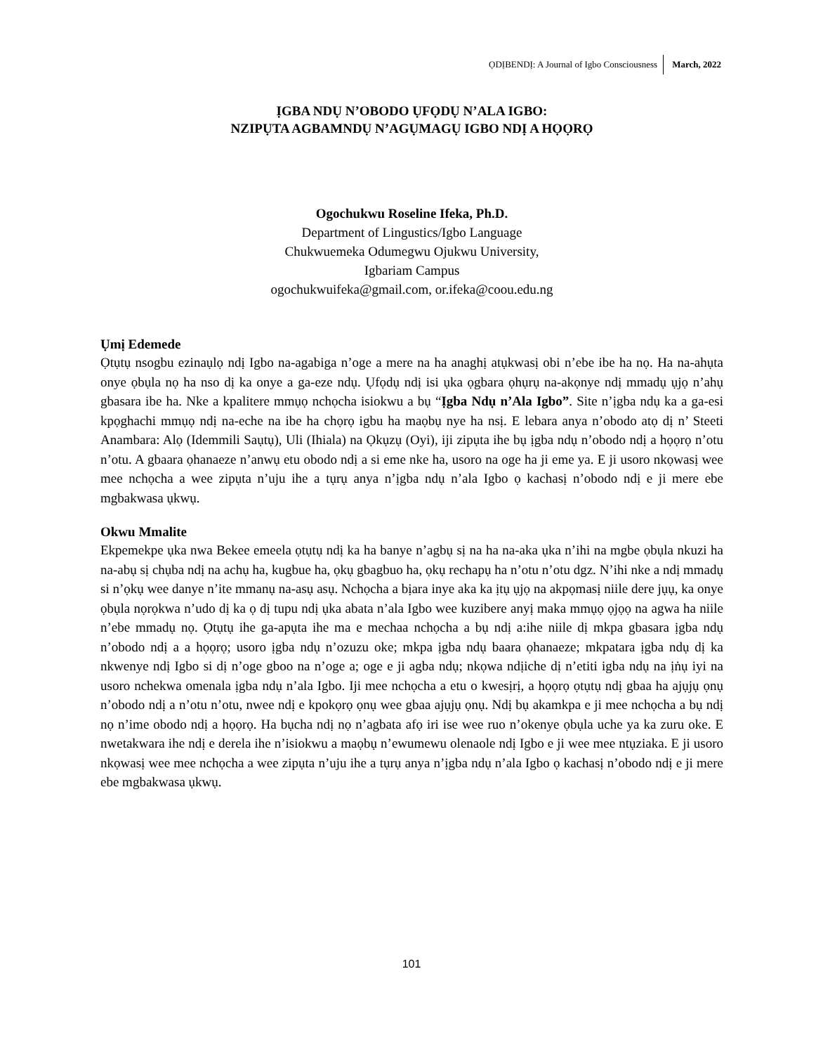ỌDỊBENDỊ: A Journal of Igbo Consciousness March, 2022
ỊGBA NDỤ N’OBODO ỤFỌDỤ N’ALA IGBO:
NZIPỤTA AGBAMNDỤ N’AGỤMAGỤ IGBO NDỊ A HỌỌRỌ
Ogochukwu Roseline Ifeka, Ph.D.
Department of Lingustics/Igbo Language
Chukwuemeka Odumegwu Ojukwu University,
Igbariam Campus
ogochukwuifeka@gmail.com, or.ifeka@coou.edu.ng
Ụmị Edemede
Ọtụtụ nsogbu ezinaụlọ ndị Igbo na-agabiga n’oge a mere na ha anaghị atụkwasị obi n’ebe ibe ha nọ. Ha na-ahụta onye ọbụla nọ ha nso dị ka onye a ga-eze ndụ. Ụfọdụ ndị isi ụka ọgbara ọhụrụ na-akọnye ndị mmadụ ụjọ n’ahụ gbasara ibe ha. Nke a kpalitere mmụọ nchọcha isiokwu a bụ “Ịgba Ndụ n’Ala Igbo”. Site n’ịgba ndụ ka a ga-esi kpọghachi mmụọ ndị na-eche na ibe ha chọrọ igbu ha maọbụ nye ha nsị. E lebara anya n’obodo atọ dị n’ Steeti Anambara: Alọ (Idemmili Saụtụ), Uli (Ihiala) na Ọkụzụ (Oyi), iji zipụta ihe bụ ịgba ndụ n’obodo ndị a họọrọ n’otu n’otu. A gbaara ọhanaeze n’anwụ etu obodo ndị a si eme nke ha, usoro na oge ha ji eme ya. E ji usoro nkọwasị wee mee nchọcha a wee zipụta n’uju ihe a tụrụ anya n’ịgba ndụ n’ala Igbo ọ kachasị n’obodo ndị e ji mere ebe mgbakwasa ụkwụ.
Okwu Mmalite
Ekpemekpe ụka nwa Bekee emeela ọtụtụ ndị ka ha banye n’agbụ sị na ha na-aka ụka n’ihi na mgbe ọbụla nkuzi ha na-abụ sị chụba ndị na achụ ha, kugbue ha, ọkụ gbagbuo ha, ọkụ rechapụ ha n’otu n’otu dgz. N’ihi nke a ndị mmadụ si n’ọkụ wee danye n’ite mmanụ na-asụ asụ. Nchọcha a bịara inye aka ka ịtụ ụjọ na akpọmasị niile dere jụụ, ka onye ọbụla nọrọkwa n’udo dị ka ọ dị tupu ndị ụka abata n’ala Igbo wee kuzibere anyị maka mmụọ ọjọọ na agwa ha niile n’ebe mmadụ nọ. Ọtụtụ ihe ga-apụta ihe ma e mechaa nchọcha a bụ ndị a:ihe niile dị mkpa gbasara ịgba ndụ n’obodo ndị a a họọrọ; usoro ịgba ndụ n’ozuzu oke; mkpa ịgba ndụ baara ọhanaeze; mkpatara ịgba ndụ dị ka nkwenye ndị Igbo si dị n’oge gboo na n’oge a; oge e ji agba ndụ; nkọwa ndịiche dị n’etiti igba ndụ na ịṅụ iyi na usoro nchekwa omenala ịgba ndụ n’ala Igbo. Iji mee nchọcha a etu o kwesịrị, a họọrọ ọtụtụ ndị gbaa ha ajụjụ ọnụ n’obodo ndị a n’otu n’otu, nwee ndị e kpokọrọ ọnụ wee gbaa ajụjụ ọnụ. Ndị bụ akamkpa e ji mee nchọcha a bụ ndị nọ n’ime obodo ndị a họọrọ. Ha bụcha ndị nọ n’agbata afọ iri ise wee ruo n’okenye ọbụla uche ya ka zuru oke. E nwetakwara ihe ndị e derela ihe n’isiokwu a maọbụ n’ewumewu olenaole ndị Igbo e ji wee mee ntụziaka. E ji usoro nkọwasị wee mee nchọcha a wee zipụta n’uju ihe a tụrụ anya n’ịgba ndụ n’ala Igbo ọ kachasị n’obodo ndị e ji mere ebe mgbakwasa ụkwụ.
101